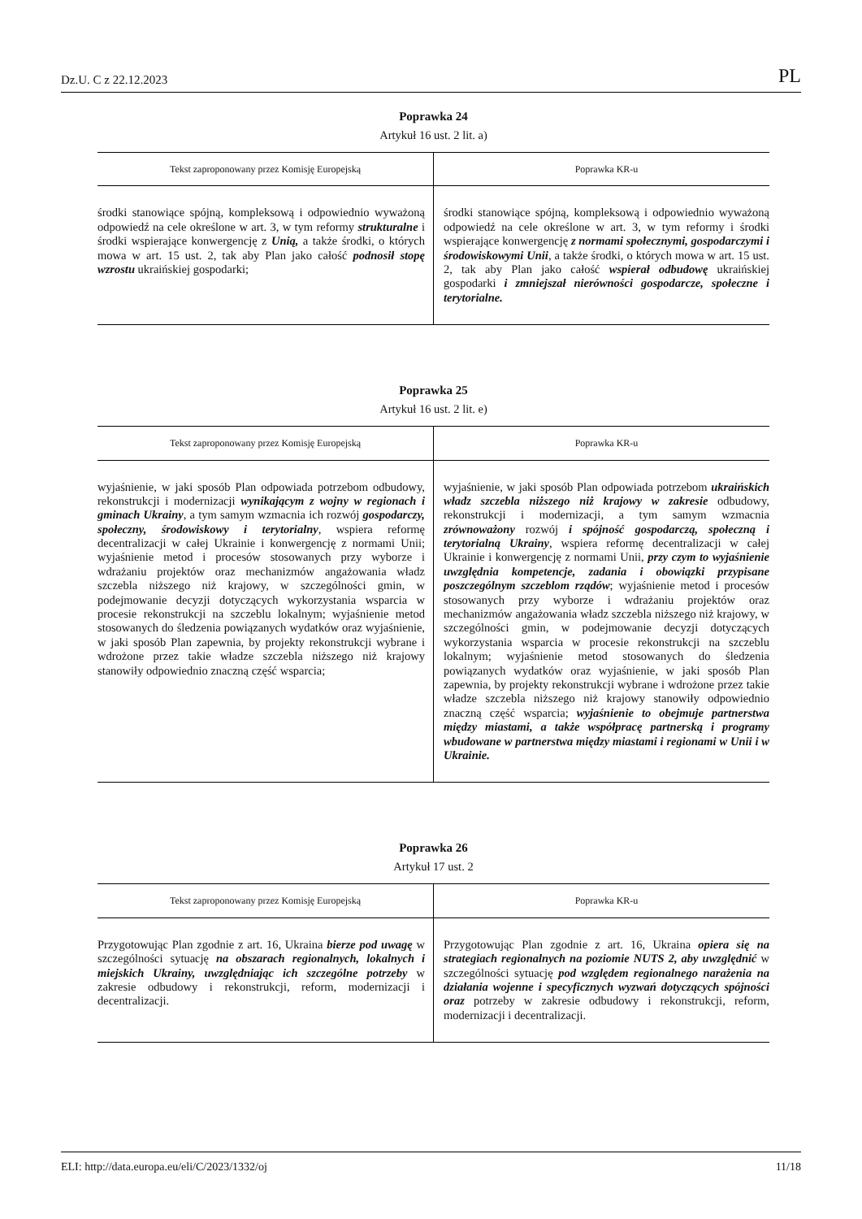Dz.U. C z 22.12.2023 PL
Poprawka 24
Artykuł 16 ust. 2 lit. a)
| Tekst zaproponowany przez Komisję Europejską | Poprawka KR-u |
| --- | --- |
| środki stanowiące spójną, kompleksową i odpowiednio wyważoną odpowiedź na cele określone w art. 3, w tym reformy strukturalne i środki wspierające konwergencję z Unią, a także środki, o których mowa w art. 15 ust. 2, tak aby Plan jako całość podnosił stopę wzrostu ukraińskiej gospodarki; | środki stanowiące spójną, kompleksową i odpowiednio wyważoną odpowiedź na cele określone w art. 3, w tym reformy i środki wspierające konwergencję z normami społecznymi, gospodarczymi i środowiskowymi Unii , a także środki, o których mowa w art. 15 ust. 2, tak aby Plan jako całość wspierał odbudowę ukraińskiej gospodarki i zmniejszał nierówności gospodarcze, społeczne i terytorialne. |
Poprawka 25
Artykuł 16 ust. 2 lit. e)
| Tekst zaproponowany przez Komisję Europejską | Poprawka KR-u |
| --- | --- |
| wyjaśnienie, w jaki sposób Plan odpowiada potrzebom odbudowy, rekonstrukcji i modernizacji wynikającym z wojny w regionach i gminach Ukrainy , a tym samym wzmacnia ich rozwój gospodarczy, społeczny, środowiskowy i terytorialny , wspiera reformę decentralizacji w całej Ukrainie i konwergencję z normami Unii; wyjaśnienie metod i procesów stosowanych przy wyborze i wdrażaniu projektów oraz mechanizmów angażowania władz szczebla niższego niż krajowy, w szczególności gmin, w podejmowanie decyzji dotyczących wykorzystania wsparcia w procesie rekonstrukcji na szczeblu lokalnym; wyjaśnienie metod stosowanych do śledzenia powiązanych wydatków oraz wyjaśnienie, w jaki sposób Plan zapewnia, by projekty rekonstrukcji wybrane i wdrożone przez takie władze szczebla niższego niż krajowy stanowiły odpowiednio znaczną część wsparcia; | wyjaśnienie, w jaki sposób Plan odpowiada potrzebom ukraińskich władz szczebla niższego niż krajowy w zakresie odbudowy, rekonstrukcji i modernizacji, a tym samym wzmacnia zrównoważony rozwój i spójność gospodarczą, społeczną i terytorialną Ukrainy , wspiera reformę decentralizacji w całej Ukrainie i konwergencję z normami Unii, przy czym to wyjaśnienie uwzględnia kompetencje, zadania i obowiązki przypisane poszczególnym szczeblom rządów ; wyjaśnienie metod i procesów stosowanych przy wyborze i wdrażaniu projektów oraz mechanizmów angażowania władz szczebla niższego niż krajowy, w szczególności gmin, w podejmowanie decyzji dotyczących wykorzystania wsparcia w procesie rekonstrukcji na szczeblu lokalnym; wyjaśnienie metod stosowanych do śledzenia powiązanych wydatków oraz wyjaśnienie, w jaki sposób Plan zapewnia, by projekty rekonstrukcji wybrane i wdrożone przez takie władze szczebla niższego niż krajowy stanowiły odpowiednio znaczną część wsparcia; wyjaśnienie to obejmuje partnerstwa między miastami, a także współpracę partnerską i programy wbudowane w partnerstwa między miastami i regionami w Unii i w Ukrainie. |
Poprawka 26
Artykuł 17 ust. 2
| Tekst zaproponowany przez Komisję Europejską | Poprawka KR-u |
| --- | --- |
| Przygotowując Plan zgodnie z art. 16, Ukraina bierze pod uwagę w szczególności sytuację na obszarach regionalnych, lokalnych i miejskich Ukrainy, uwzględniając ich szczególne potrzeby w zakresie odbudowy i rekonstrukcji, reform, modernizacji i decentralizacji. | Przygotowując Plan zgodnie z art. 16, Ukraina opiera się na strategiach regionalnych na poziomie NUTS 2, aby uwzględnić w szczególności sytuację pod względem regionalnego narażenia na działania wojenne i specyficznych wyzwań dotyczących spójności oraz potrzeby w zakresie odbudowy i rekonstrukcji, reform, modernizacji i decentralizacji. |
ELI: http://data.europa.eu/eli/C/2023/1332/oj 11/18